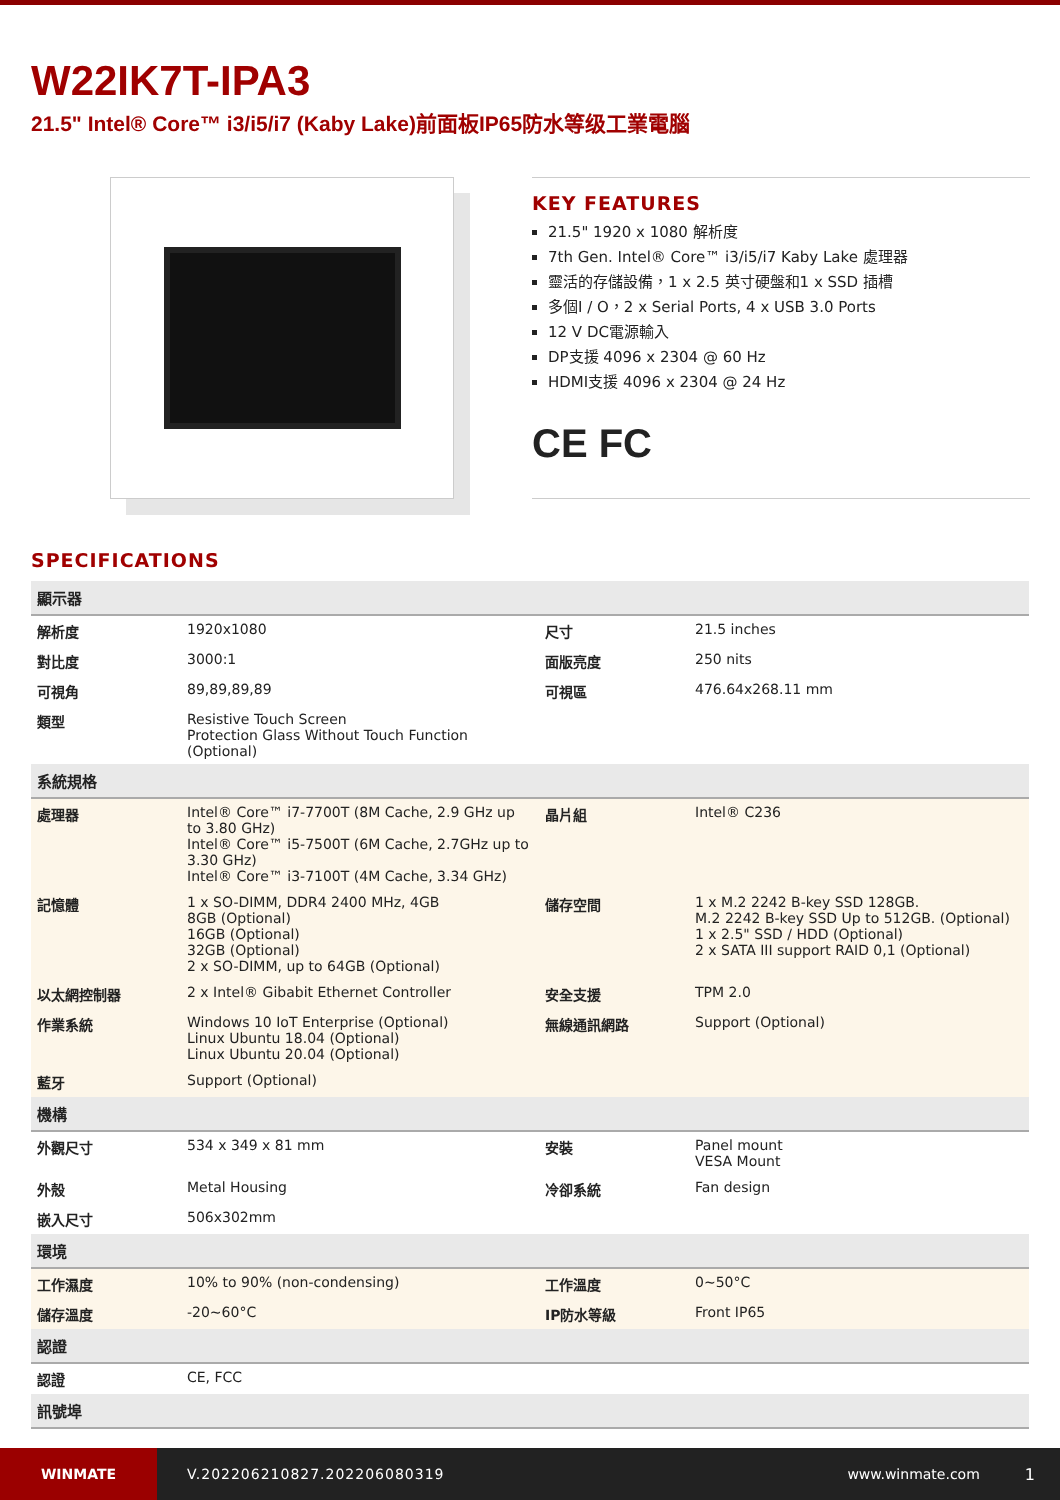W22IK7T-IPA3
21.5" Intel® Core™ i3/i5/i7 (Kaby Lake)前面板IP65防水等级工業電腦
KEY FEATURES
21.5" 1920 x 1080 解析度
7th Gen. Intel® Core™ i3/i5/i7 Kaby Lake 處理器
靈活的存儲設備，1 x 2.5 英寸硬盤和1 x SSD 插槽
多個I / O，2 x Serial Ports, 4 x USB 3.0 Ports
12 V DC電源輸入
DP支援 4096 x 2304 @ 60 Hz
HDMI支援 4096 x 2304 @ 24 Hz
CE FC
SPECIFICATIONS
| 顯示器 | | | |
| 解析度 | 1920x1080 | 尺寸 | 21.5 inches |
| 對比度 | 3000:1 | 面版亮度 | 250 nits |
| 可視角 | 89,89,89,89 | 可視區 | 476.64x268.11 mm |
| 類型 | Resistive Touch Screen Protection Glass Without Touch Function (Optional) | | |
| 系統規格 | | | |
| 處理器 | Intel® Core™ i7-7700T (8M Cache, 2.9 GHz up to 3.80 GHz) Intel® Core™ i5-7500T (6M Cache, 2.7GHz up to 3.30 GHz) Intel® Core™ i3-7100T (4M Cache, 3.34 GHz) | 晶片組 | Intel® C236 |
| 記憶體 | 1 x SO-DIMM, DDR4 2400 MHz, 4GB 8GB (Optional) 16GB (Optional) 32GB (Optional) 2 x SO-DIMM, up to 64GB (Optional) | 儲存空間 | 1 x M.2 2242 B-key SSD 128GB. M.2 2242 B-key SSD Up to 512GB. (Optional) 1 x 2.5" SSD / HDD (Optional) 2 x SATA III support RAID 0,1 (Optional) |
| 以太網控制器 | 2 x Intel® Gibabit Ethernet Controller | 安全支援 | TPM 2.0 |
| 作業系統 | Windows 10 IoT Enterprise (Optional) Linux Ubuntu 18.04 (Optional) Linux Ubuntu 20.04 (Optional) | 無線通訊網路 | Support (Optional) |
| 藍牙 | Support (Optional) | | |
| 機構 | | | |
| 外觀尺寸 | 534 x 349 x 81 mm | 安裝 | Panel mount VESA Mount |
| 外殼 | Metal Housing | 冷卻系統 | Fan design |
| 嵌入尺寸 | 506x302mm | | |
| 環境 | | | |
| 工作濕度 | 10% to 90% (non-condensing) | 工作溫度 | 0~50°C |
| 儲存溫度 | -20~60°C | IP防水等級 | Front IP65 |
| 認證 | | | |
| 認證 | CE, FCC | | |
| 訊號埠 | | | |
WINMATE
V.202206210827.202206080319 www.winmate.com 1